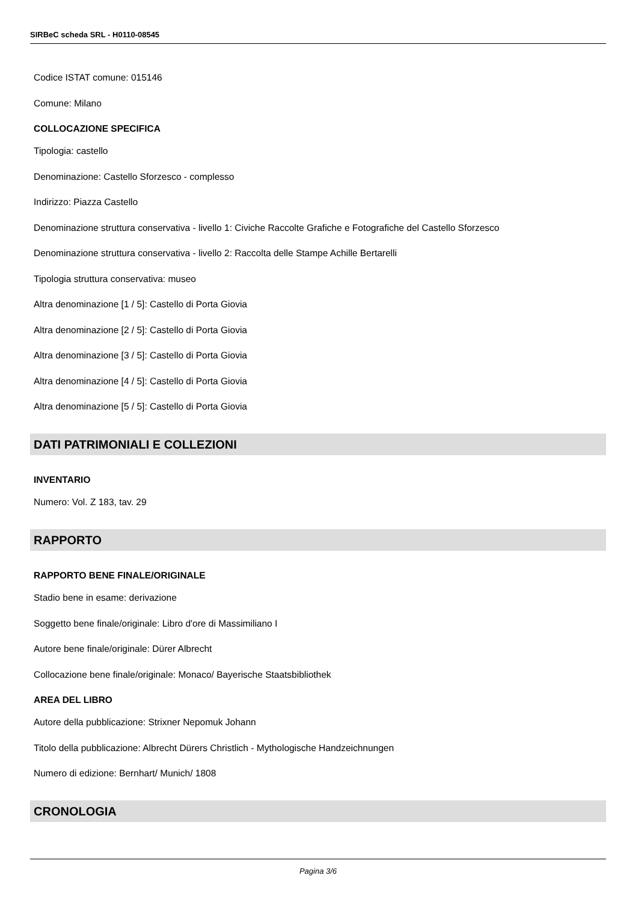SIRBeC scheda SRL - H0110-08545
Codice ISTAT comune: 015146
Comune: Milano
COLLOCAZIONE SPECIFICA
Tipologia: castello
Denominazione: Castello Sforzesco - complesso
Indirizzo: Piazza Castello
Denominazione struttura conservativa - livello 1: Civiche Raccolte Grafiche e Fotografiche del Castello Sforzesco
Denominazione struttura conservativa - livello 2: Raccolta delle Stampe Achille Bertarelli
Tipologia struttura conservativa: museo
Altra denominazione [1 / 5]: Castello di Porta Giovia
Altra denominazione [2 / 5]: Castello di Porta Giovia
Altra denominazione [3 / 5]: Castello di Porta Giovia
Altra denominazione [4 / 5]: Castello di Porta Giovia
Altra denominazione [5 / 5]: Castello di Porta Giovia
DATI PATRIMONIALI E COLLEZIONI
INVENTARIO
Numero: Vol. Z 183, tav. 29
RAPPORTO
RAPPORTO BENE FINALE/ORIGINALE
Stadio bene in esame: derivazione
Soggetto bene finale/originale: Libro d'ore di Massimiliano I
Autore bene finale/originale: Dürer Albrecht
Collocazione bene finale/originale: Monaco/ Bayerische Staatsbibliothek
AREA DEL LIBRO
Autore della pubblicazione: Strixner Nepomuk Johann
Titolo della pubblicazione: Albrecht Dürers Christlich - Mythologische Handzeichnungen
Numero di edizione: Bernhart/ Munich/ 1808
CRONOLOGIA
Pagina 3/6